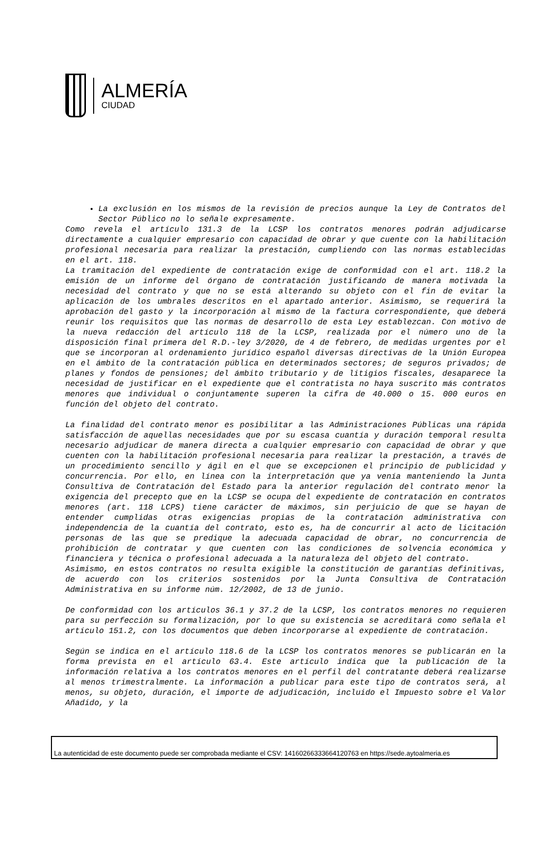ALMERÍA
CIUDAD
La exclusión en los mismos de la revisión de precios aunque la Ley de Contratos del Sector Público no lo señale expresamente.
Como revela el artículo 131.3 de la LCSP los contratos menores podrán adjudicarse directamente a cualquier empresario con capacidad de obrar y que cuente con la habilitación profesional necesaria para realizar la prestación, cumpliendo con las normas establecidas en el art. 118.
La tramitación del expediente de contratación exige de conformidad con el art. 118.2 la emisión de un informe del órgano de contratación justificando de manera motivada la necesidad del contrato y que no se está alterando su objeto con el fin de evitar la aplicación de los umbrales descritos en el apartado anterior. Asimismo, se requerirá la aprobación del gasto y la incorporación al mismo de la factura correspondiente, que deberá reunir los requisitos que las normas de desarrollo de esta Ley establezcan. Con motivo de la nueva redacción del artículo 118 de la LCSP, realizada por el número uno de la disposición final primera del R.D.-ley 3/2020, de 4 de febrero, de medidas urgentes por el que se incorporan al ordenamiento jurídico español diversas directivas de la Unión Europea en el ámbito de la contratación pública en determinados sectores; de seguros privados; de planes y fondos de pensiones; del ámbito tributario y de litigios fiscales, desaparece la necesidad de justificar en el expediente que el contratista no haya suscrito más contratos menores que individual o conjuntamente superen la cifra de 40.000 o 15. 000 euros en función del objeto del contrato.
La finalidad del contrato menor es posibilitar a las Administraciones Públicas una rápida satisfacción de aquellas necesidades que por su escasa cuantía y duración temporal resulta necesario adjudicar de manera directa a cualquier empresario con capacidad de obrar y que cuenten con la habilitación profesional necesaria para realizar la prestación, a través de un procedimiento sencillo y ágil en el que se excepcionen el principio de publicidad y concurrencia. Por ello, en línea con la interpretación que ya venía manteniendo la Junta Consultiva de Contratación del Estado para la anterior regulación del contrato menor la exigencia del precepto que en la LCSP se ocupa del expediente de contratación en contratos menores (art. 118 LCPS) tiene carácter de máximos, sin perjuicio de que se hayan de entender cumplidas otras exigencias propias de la contratación administrativa con independencia de la cuantía del contrato, esto es, ha de concurrir al acto de licitación personas de las que se predique la adecuada capacidad de obrar, no concurrencia de prohibición de contratar y que cuenten con las condiciones de solvencia económica y financiera y técnica o profesional adecuada a la naturaleza del objeto del contrato.
Asimismo, en estos contratos no resulta exigible la constitución de garantías definitivas, de acuerdo con los criterios sostenidos por la Junta Consultiva de Contratación Administrativa en su informe núm. 12/2002, de 13 de junio.
De conformidad con los artículos 36.1 y 37.2 de la LCSP, los contratos menores no requieren para su perfección su formalización, por lo que su existencia se acreditará como señala el artículo 151.2, con los documentos que deben incorporarse al expediente de contratación.
Según se indica en el artículo 118.6 de la LCSP los contratos menores se publicarán en la forma prevista en el artículo 63.4. Este artículo indica que la publicación de la información relativa a los contratos menores en el perfil del contratante deberá realizarse al menos trimestralmente. La información a publicar para este tipo de contratos será, al menos, su objeto, duración, el importe de adjudicación, incluido el Impuesto sobre el Valor Añadido, y la
La autenticidad de este documento puede ser comprobada mediante el CSV: 14160266333664120763 en https://sede.aytoalmeria.es